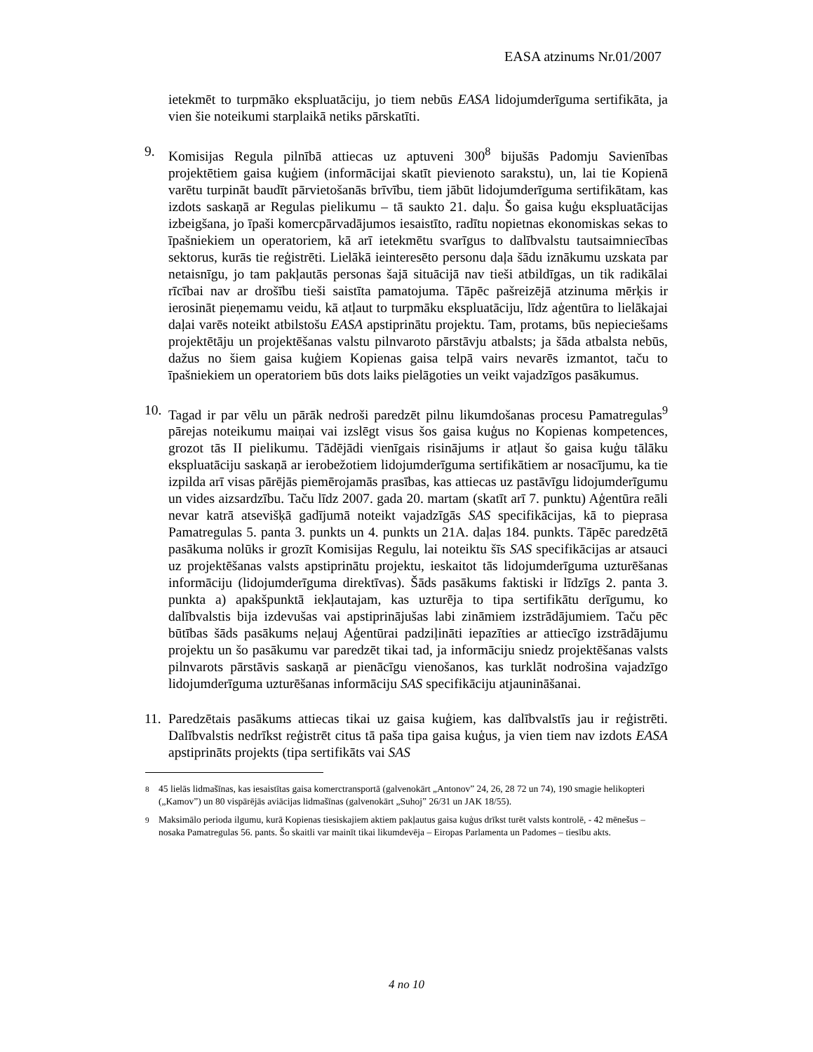EASA atzinums Nr.01/2007
ietekmēt to turpmāko ekspluatāciju, jo tiem nebūs EASA lidojumderīguma sertifikāta, ja vien šie noteikumi starplaikā netiks pārskatīti.
9. Komisijas Regula pilnībā attiecas uz aptuveni 300<sup>8</sup> bijušās Padomju Savienības projektētiem gaisa kuģiem (informācijai skatīt pievienoto sarakstu), un, lai tie Kopienā varētu turpināt baudīt pārvietošanās brīvību, tiem jābūt lidojumderīguma sertifikātam, kas izdots saskaņā ar Regulas pielikumu – tā saukto 21. daļu. Šo gaisa kuģu ekspluatācijas izbeigšana, jo īpaši komercpārvadājumos iesaistīto, radītu nopietnas ekonomiskas sekas to īpašniekiem un operatoriem, kā arī ietekmētu svarīgus to dalībvalstu tautsaimniecības sektorus, kurās tie reģistrēti. Lielākā ieinteresēto personu daļa šādu iznākumu uzskata par netaisnīgu, jo tam pakļautās personas šajā situācijā nav tieši atbildīgas, un tik radikālai rīcībai nav ar drošību tieši saistīta pamatojuma. Tāpēc pašreizējā atzinuma mērķis ir ierosināt pieņemamu veidu, kā atļaut to turpmāku ekspluatāciju, līdz aģentūra to lielākajai daļai varēs noteikt atbilstošu EASA apstiprinātu projektu. Tam, protams, būs nepieciešams projektētāju un projektēšanas valstu pilnvaroto pārstāvju atbalsts; ja šāda atbalsta nebūs, dažus no šiem gaisa kuģiem Kopienas gaisa telpā vairs nevarēs izmantot, taču to īpašniekiem un operatoriem būs dots laiks pielāgoties un veikt vajadzīgos pasākumus.
10.
Tagad ir par vēlu un pārāk nedroši paredzēt pilnu likumdošanas procesu Pamatregulas<sup>9</sup> pārejas noteikumu maiņai vai izslēgt visus šos gaisa kuģus no Kopienas kompetences, grozot tās II pielikumu. Tādējādi vienīgais risinājums ir atļaut šo gaisa kuģu tālāku ekspluatāciju saskaņā ar ierobežotiem lidojumderīguma sertifikātiem ar nosacījumu, ka tie izpilda arī visas pārējās piemērojamās prasības, kas attiecas uz pastāvīgu lidojumderīgumu un vides aizsardzību. Taču līdz 2007. gada 20. martam (skatīt arī 7. punktu) Aģentūra reāli nevar katrā atsevišķā gadījumā noteikt vajadzīgās SAS specifikācijas, kā to pieprasa Pamatregulas 5. panta 3. punkts un 4. punkts un 21A. daļas 184. punkts. Tāpēc paredzētā pasākuma nolūks ir grozīt Komisijas Regulu, lai noteiktu šīs SAS specifikācijas ar atsauci uz projektēšanas valsts apstiprinātu projektu, ieskaitot tās lidojumderīguma uzturēšanas informāciju (lidojumderīguma direktīvas). Šāds pasākums faktiski ir līdzīgs 2. panta 3. punkta a) apakšpunktā iekļautajam, kas uzturēja to tipa sertifikātu derīgumu, ko dalībvalstis bija izdevušas vai apstiprinājušas labi zināmiem izstrādājumiem. Taču pēc būtības šāds pasākums neļauj Aģentūrai padziļināti iepazīties ar attiecīgo izstrādājumu projektu un šo pasākumu var paredzēt tikai tad, ja informāciju sniedz projektēšanas valsts pilnvarots pārstāvis saskaņā ar pienācīgu vienošanos, kas turklāt nodrošina vajadzīgo lidojumderīguma uzturēšanas informāciju SAS specifikāciju atjaunināšanai.
11.
Paredzētais pasākums attiecas tikai uz gaisa kuģiem, kas dalībvalstīs jau ir reģistrēti. Dalībvalstis nedrīkst reģistrēt citus tā paša tipa gaisa kuģus, ja vien tiem nav izdots EASA apstiprināts projekts (tipa sertifikāts vai SAS
<sup>8</sup> 45 lielās lidmašīnas, kas iesaistītas gaisa komerctransportā (galvenokārt „Antonov” 24, 26, 28 72 un 74), 190 smagie helikopteri („Kamov”) un 80 vispārējās aviācijas lidmašīnas (galvenokārt „Suhoj” 26/31 un JAK 18/55).
<sup>9</sup> Maksimālo perioda ilgumu, kurā Kopienas tiesiskajiem aktiem pakļautus gaisa kuģus drīkst turēt valsts kontrolē, - 42 mēnešus – nosaka Pamatregulas 56. pants. Šo skaitli var mainīt tikai likumdevēja – Eiropas Parlamenta un Padomes – tiesību akts.
4 no 10